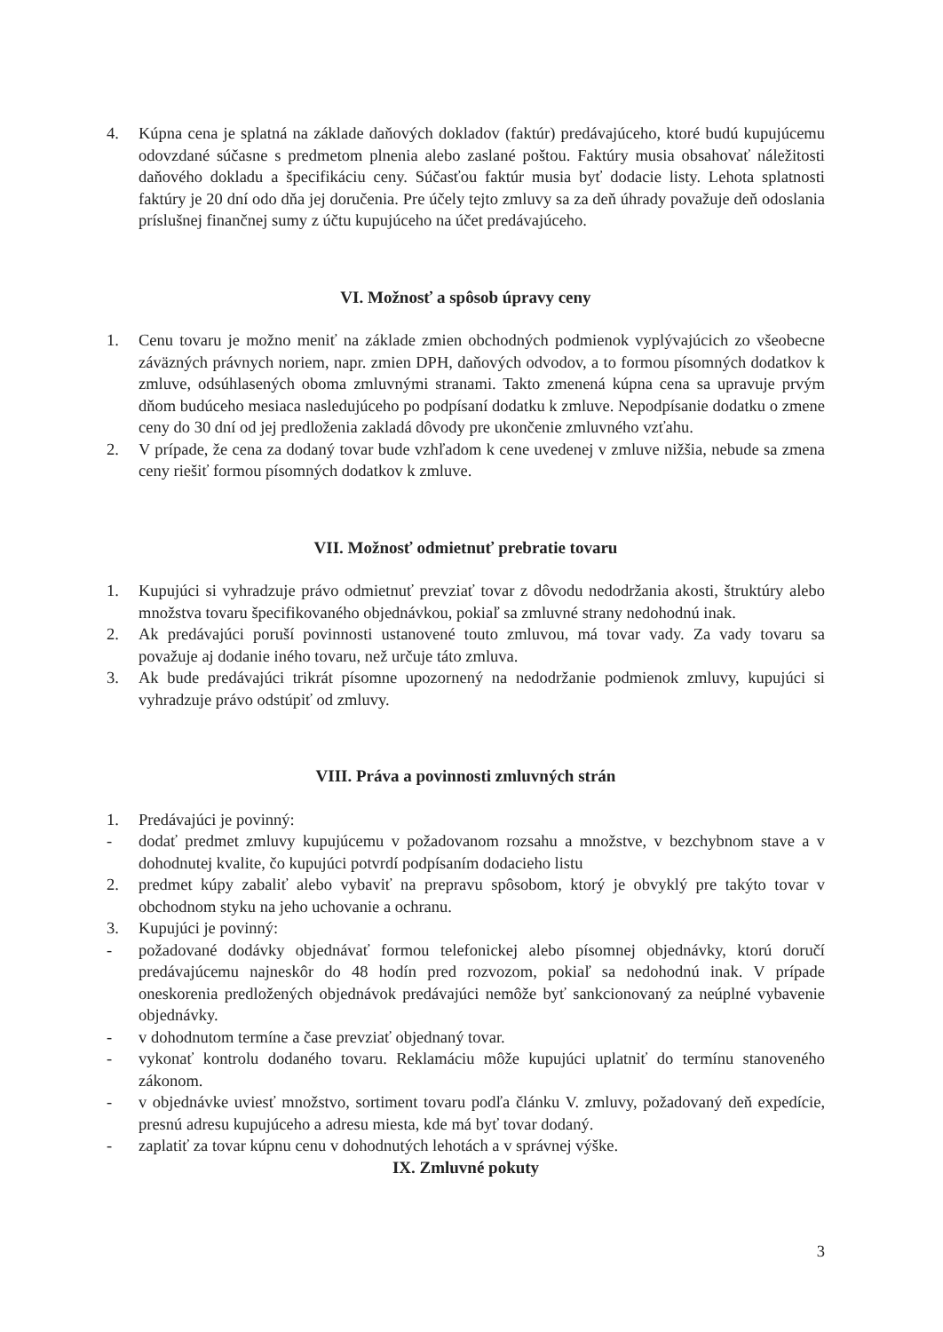4. Kúpna cena je splatná na základe daňových dokladov (faktúr) predávajúceho, ktoré budú kupujúcemu odovzdané súčasne s predmetom plnenia alebo zaslané poštou. Faktúry musia obsahovať náležitosti daňového dokladu a špecifikáciu ceny. Súčasťou faktúr musia byť dodacie listy. Lehota splatnosti faktúry je 20 dní odo dňa jej doručenia. Pre účely tejto zmluvy sa za deň úhrady považuje deň odoslania príslušnej finančnej sumy z účtu kupujúceho na účet predávajúceho.
VI. Možnosť a spôsob úpravy ceny
1. Cenu tovaru je možno meniť na základe zmien obchodných podmienok vyplývajúcich zo všeobecne záväzných právnych noriem, napr. zmien DPH, daňových odvodov, a to formou písomných dodatkov k zmluve, odsúhlasených oboma zmluvnými stranami. Takto zmenená kúpna cena sa upravuje prvým dňom budúceho mesiaca nasledujúceho po podpísaní dodatku k zmluve. Nepodpísanie dodatku o zmene ceny do 30 dní od jej predloženia zakladá dôvody pre ukončenie zmluvného vzťahu.
2. V prípade, že cena za dodaný tovar bude vzhľadom k cene uvedenej v zmluve nižšia, nebude sa zmena ceny riešiť formou písomných dodatkov k zmluve.
VII. Možnosť odmietnuť prebratie tovaru
1. Kupujúci si vyhradzuje právo odmietnuť prevziať tovar z dôvodu nedodržania akosti, štruktúry alebo množstva tovaru špecifikovaného objednávkou, pokiaľ sa zmluvné strany nedohodnú inak.
2. Ak predávajúci poruší povinnosti ustanovené touto zmluvou, má tovar vady. Za vady tovaru sa považuje aj dodanie iného tovaru, než určuje táto zmluva.
3. Ak bude predávajúci trikrát písomne upozornený na nedodržanie podmienok zmluvy, kupujúci si vyhradzuje právo odstúpiť od zmluvy.
VIII. Práva a povinnosti zmluvných strán
1. Predávajúci je povinný:
- dodať predmet zmluvy kupujúcemu v požadovanom rozsahu a množstve, v bezchybnom stave a v dohodnutej kvalite, čo kupujúci potvrdí podpísaním dodacieho listu
2. predmet kúpy zabaliť alebo vybaviť na prepravu spôsobom, ktorý je obvyklý pre takýto tovar v obchodnom styku na jeho uchovanie a ochranu.
3. Kupujúci je povinný:
- požadované dodávky objednávať formou telefonickej alebo písomnej objednávky, ktorú doručí predávajúcemu najneskôr do 48 hodín pred rozvozom, pokiaľ sa nedohodnú inak. V prípade oneskorenia predložených objednávok predávajúci nemôže byť sankcionovaný za neúplné vybavenie objednávky.
- v dohodnutom termíne a čase prevziať objednaný tovar.
- vykonať kontrolu dodaného tovaru. Reklamáciu môže kupujúci uplatniť do termínu stanoveného zákonom.
- v objednávke uviesť množstvo, sortiment tovaru podľa článku V. zmluvy, požadovaný deň expedície, presnú adresu kupujúceho a adresu miesta, kde má byť tovar dodaný.
- zaplatiť za tovar kúpnu cenu v dohodnutých lehotách a v správnej výške.
IX. Zmluvné pokuty
3